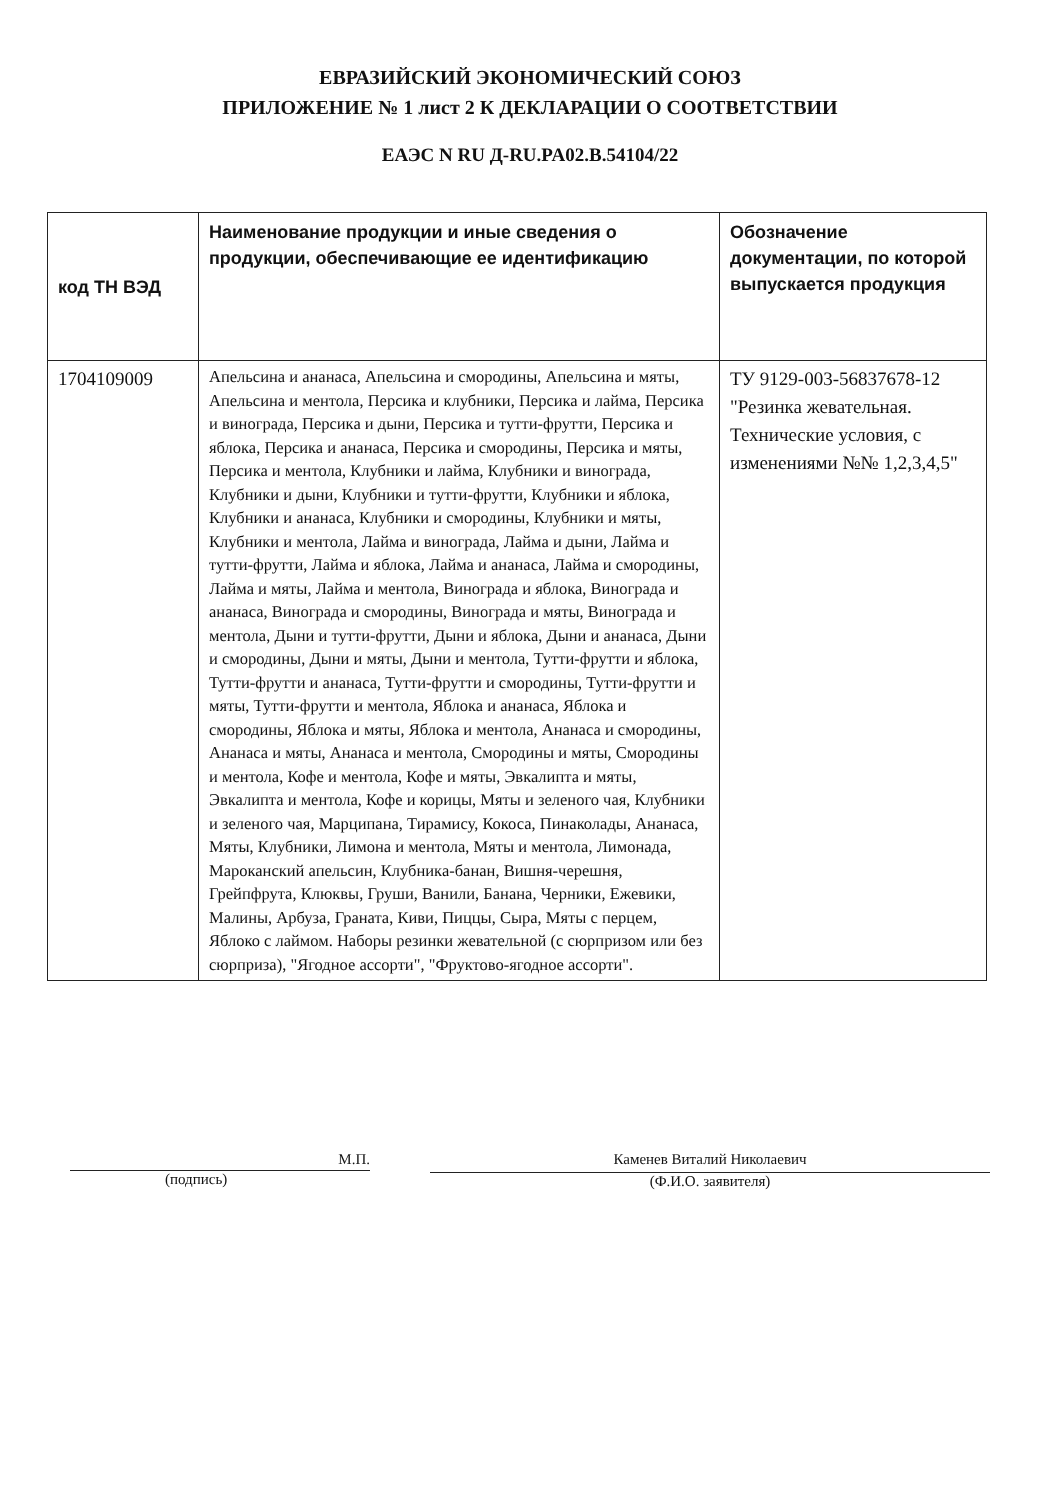ЕВРАЗИЙСКИЙ ЭКОНОМИЧЕСКИЙ СОЮЗ
ПРИЛОЖЕНИЕ № 1 лист 2 К ДЕКЛАРАЦИИ О СООТВЕТСТВИИ
ЕАЭС N RU Д-RU.PA02.B.54104/22
| код ТН ВЭД | Наименование продукции и иные сведения о продукции, обеспечивающие ее идентификацию | Обозначение документации, по которой выпускается продукция |
| --- | --- | --- |
| 1704109009 | Апельсина и ананаса, Апельсина и смородины, Апельсина и мяты, Апельсина и ментола, Персика и клубники, Персика и лайма, Персика и винограда, Персика и дыни, Персика и тутти-фрутти, Персика и яблока, Персика и ананаса, Персика и смородины, Персика и мяты, Персика и ментола, Клубники и лайма, Клубники и винограда, Клубники и дыни, Клубники и тутти-фрутти, Клубники и яблока, Клубники и ананаса, Клубники и смородины, Клубники и мяты, Клубники и ментола, Лайма и винограда, Лайма и дыни, Лайма и тутти-фрутти, Лайма и яблока, Лайма и ананаса, Лайма и смородины, Лайма и мяты, Лайма и ментола, Винограда и яблока, Винограда и ананаса, Винограда и смородины, Винограда и мяты, Винограда и ментола, Дыни и тутти-фрутти, Дыни и яблока, Дыни и ананаса, Дыни и смородины, Дыни и мяты, Дыни и ментола, Тутти-фрутти и яблока, Тутти-фрутти и ананаса, Тутти-фрутти и смородины, Тутти-фрутти и мяты, Тутти-фрутти и ментола, Яблока и ананаса, Яблока и смородины, Яблока и мяты, Яблока и ментола, Ананаса и смородины, Ананаса и мяты, Ананаса и ментола, Смородины и мяты, Смородины и ментола, Кофе и ментола, Кофе и мяты, Эвкалипта и мяты, Эвкалипта и ментола, Кофе и корицы, Мяты и зеленого чая, Клубники и зеленого чая, Марципана, Тирамису, Кокоса, Пинаколады, Ананаса, Мяты, Клубники, Лимона и ментола, Мяты и ментола, Лимонада, Мароканский апельсин, Клубника-банан, Вишня-черешня, Грейпфрута, Клюквы, Груши, Ванили, Банана, Черники, Ежевики, Малины, Арбуза, Граната, Киви, Пиццы, Сыра, Мяты с перцем, Яблоко с лаймом. Наборы резинки жевательной (с сюрпризом или без сюрприза), "Ягодное ассорти", "Фруктово-ягодное ассорти". | ТУ 9129-003-56837678-12 "Резинка жевательная. Технические условия, с изменениями №№ 1,2,3,4,5" |
М.П.
(подпись)
Каменев Виталий Николаевич
(Ф.И.О. заявителя)